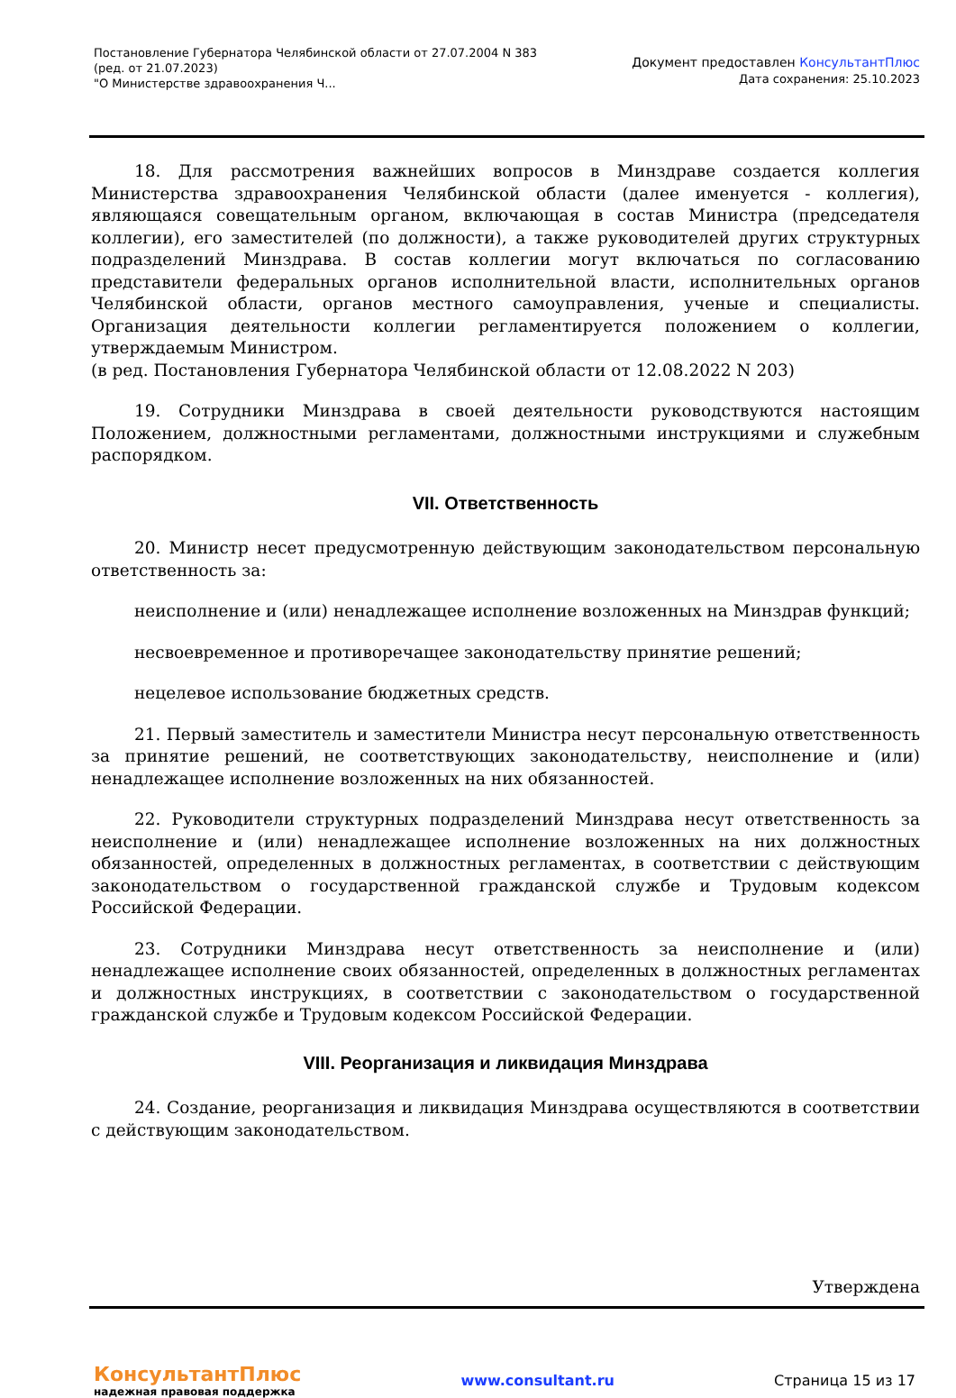Постановление Губернатора Челябинской области от 27.07.2004 N 383
(ред. от 21.07.2023)
"О Министерстве здравоохранения Ч...
Документ предоставлен КонсультантПлюс
Дата сохранения: 25.10.2023
18. Для рассмотрения важнейших вопросов в Минздраве создается коллегия Министерства здравоохранения Челябинской области (далее именуется - коллегия), являющаяся совещательным органом, включающая в состав Министра (председателя коллегии), его заместителей (по должности), а также руководителей других структурных подразделений Минздрава. В состав коллегии могут включаться по согласованию представители федеральных органов исполнительной власти, исполнительных органов Челябинской области, органов местного самоуправления, ученые и специалисты. Организация деятельности коллегии регламентируется положением о коллегии, утверждаемым Министром.
(в ред. Постановления Губернатора Челябинской области от 12.08.2022 N 203)
19. Сотрудники Минздрава в своей деятельности руководствуются настоящим Положением, должностными регламентами, должностными инструкциями и служебным распорядком.
VII. Ответственность
20. Министр несет предусмотренную действующим законодательством персональную ответственность за:
неисполнение и (или) ненадлежащее исполнение возложенных на Минздрав функций;
несвоевременное и противоречащее законодательству принятие решений;
нецелевое использование бюджетных средств.
21. Первый заместитель и заместители Министра несут персональную ответственность за принятие решений, не соответствующих законодательству, неисполнение и (или) ненадлежащее исполнение возложенных на них обязанностей.
22. Руководители структурных подразделений Минздрава несут ответственность за неисполнение и (или) ненадлежащее исполнение возложенных на них должностных обязанностей, определенных в должностных регламентах, в соответствии с действующим законодательством о государственной гражданской службе и Трудовым кодексом Российской Федерации.
23. Сотрудники Минздрава несут ответственность за неисполнение и (или) ненадлежащее исполнение своих обязанностей, определенных в должностных регламентах и должностных инструкциях, в соответствии с законодательством о государственной гражданской службе и Трудовым кодексом Российской Федерации.
VIII. Реорганизация и ликвидация Минздрава
24. Создание, реорганизация и ликвидация Минздрава осуществляются в соответствии с действующим законодательством.
Утверждена
КонсультантПлюс
надежная правовая поддержка
www.consultant.ru Страница 15 из 17